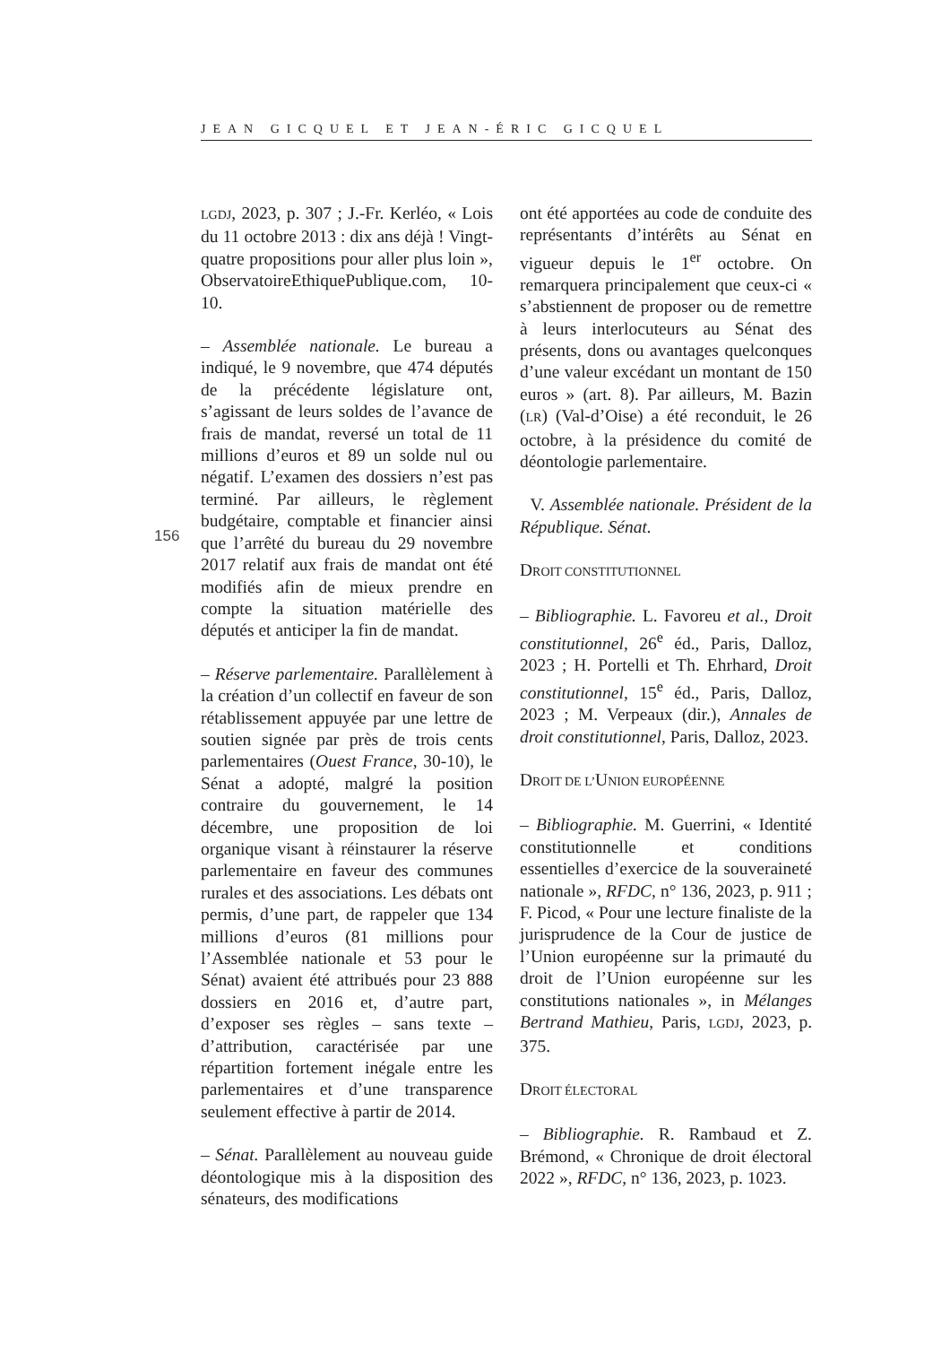JEAN GICQUEL ET JEAN-ÉRIC GICQUEL
156
LGDJ, 2023, p. 307 ; J.-Fr. Kerléo, « Lois du 11 octobre 2013 : dix ans déjà ! Vingt-quatre propositions pour aller plus loin », ObservatoireEthiquePublique.com, 10-10.
– Assemblée nationale. Le bureau a indiqué, le 9 novembre, que 474 députés de la précédente législature ont, s’agissant de leurs soldes de l’avance de frais de mandat, reversé un total de 11 millions d’euros et 89 un solde nul ou négatif. L’examen des dossiers n’est pas terminé. Par ailleurs, le règlement budgétaire, comptable et financier ainsi que l’arrêté du bureau du 29 novembre 2017 relatif aux frais de mandat ont été modifiés afin de mieux prendre en compte la situation matérielle des députés et anticiper la fin de mandat.
– Réserve parlementaire. Parallèlement à la création d’un collectif en faveur de son rétablissement appuyée par une lettre de soutien signée par près de trois cents parlementaires (Ouest France, 30-10), le Sénat a adopté, malgré la position contraire du gouvernement, le 14 décembre, une proposition de loi organique visant à réinstaurer la réserve parlementaire en faveur des communes rurales et des associations. Les débats ont permis, d’une part, de rappeler que 134 millions d’euros (81 millions pour l’Assemblée nationale et 53 pour le Sénat) avaient été attribués pour 23 888 dossiers en 2016 et, d’autre part, d’exposer ses règles – sans texte – d’attribution, caractérisée par une répartition fortement inégale entre les parlementaires et d’une transparence seulement effective à partir de 2014.
– Sénat. Parallèlement au nouveau guide déontologique mis à la disposition des sénateurs, des modifications
ont été apportées au code de conduite des représentants d’intérêts au Sénat en vigueur depuis le 1<sup>er</sup> octobre. On remarquera principalement que ceux-ci « s’abstiennent de proposer ou de remettre à leurs interlocuteurs au Sénat des présents, dons ou avantages quelconques d’une valeur excédant un montant de 150 euros » (art. 8). Par ailleurs, M. Bazin (LR) (Val-d’Oise) a été reconduit, le 26 octobre, à la présidence du comité de déontologie parlementaire.
V. Assemblée nationale. Président de la République. Sénat.
DROIT CONSTITUTIONNEL
– Bibliographie. L. Favoreu et al., Droit constitutionnel, 26<sup>e</sup> éd., Paris, Dalloz, 2023 ; H. Portelli et Th. Ehrhard, Droit constitutionnel, 15<sup>e</sup> éd., Paris, Dalloz, 2023 ; M. Verpeaux (dir.), Annales de droit constitutionnel, Paris, Dalloz, 2023.
DROIT DE L’UNION EUROPÉENNE
– Bibliographie. M. Guerrini, « Identité constitutionnelle et conditions essentielles d’exercice de la souveraineté nationale », RFDC, n° 136, 2023, p. 911 ; F. Picod, « Pour une lecture finaliste de la jurisprudence de la Cour de justice de l’Union européenne sur la primauté du droit de l’Union européenne sur les constitutions nationales », in Mélanges Bertrand Mathieu, Paris, LGDJ, 2023, p. 375.
DROIT ÉLECTORAL
– Bibliographie. R. Rambaud et Z. Brémond, « Chronique de droit électoral 2022 », RFDC, n° 136, 2023, p. 1023.